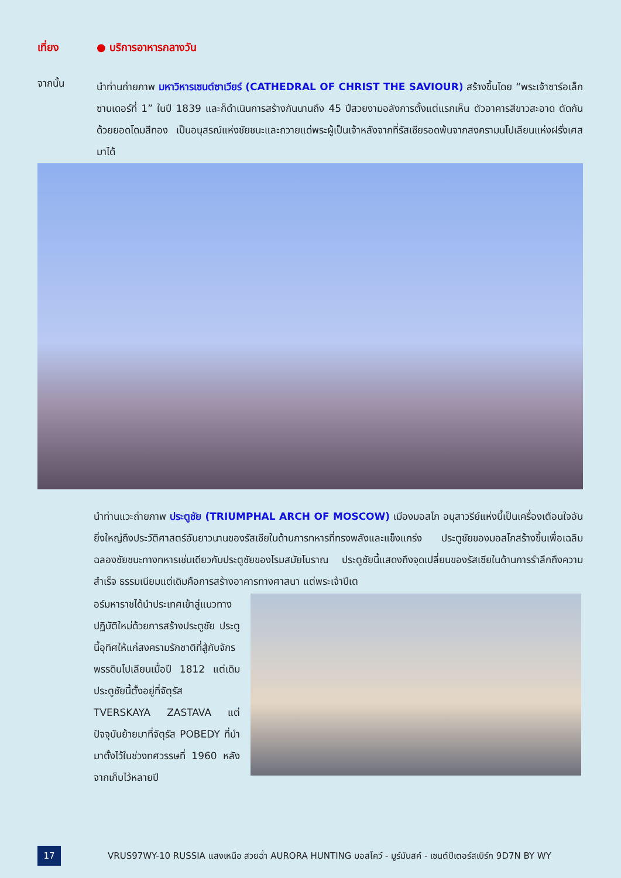เที่ยง ● บริการอาหารกลางวัน
จากนั้น
นำท่านถ่ายภาพ มหาวิหารเซนต์ซาเวียร์ (CATHEDRAL OF CHRIST THE SAVIOUR) สร้างขึ้นโดย “พระเจ้าซาร์อเล็กซานเดอร์ที่ 1” ในปี 1839 และก็ดำเนินการสร้างกันนานถึง 45 ปีสวยงามอลังการตั้งแต่แรกเห็น ตัวอาคารสีขาวสะอาด ตัดกันด้วยยอดโดมสีทอง เป็นอนุสรณ์แห่งชัยชนะและถวายแด่พระผู้เป็นเจ้าหลังจากที่รัสเซียรอดพ้นจากสงครามนโปเลียนแห่งฝรั่งเศสมาได้
นำท่านแวะถ่ายภาพ ประตูชัย (TRIUMPHAL ARCH OF MOSCOW) เมืองมอสโก อนุสาวรีย์แห่งนี้เป็นเครื่องเตือนใจอันยิ่งใหญ่ถึงประวัติศาสตร์อันยาวนานของรัสเซียในด้านการทหารที่ทรงพลังและแข็งแกร่ง ประตูชัยของมอสโกสร้างขึ้นเพื่อเฉลิมฉลองชัยชนะทางทหารเช่นเดียวกับประตูชัยของโรมสมัยโบราณ ประตูชัยนี้แสดงถึงจุดเปลี่ยนของรัสเซียในด้านการรำลึกถึงความสำเร็จ ธรรมเนียมแต่เดิมคือการสร้างอาคารทางศาสนา แต่พระเจ้าปีเต
อร์มหาราชได้นำประเทศเข้าสู่แนวทางปฏิบัติใหม่ด้วยการสร้างประตูชัย ประตูนี้อุทิศให้แก่สงครามรักชาติที่สู้กับจักรพรรดินโปเลียนเมื่อปี 1812 แต่เดิมประตูชัยนี้ตั้งอยู่ที่จัตุรัส TVERSKAYA ZASTAVA แต่ปัจจุบันย้ายมาที่จัตุรัส POBEDY ที่นำมาตั้งไว้ในช่วงทศวรรษที่ 1960 หลังจากเก็บไว้หลายปี
17
VRUS97WY-10 RUSSIA แสงเหนือ สวยฉ่ำ AURORA HUNTING มอสโคว์ - มูร์มันสค์ - เซนต์ปีเตอร์สเบิร์ก 9D7N BY WY